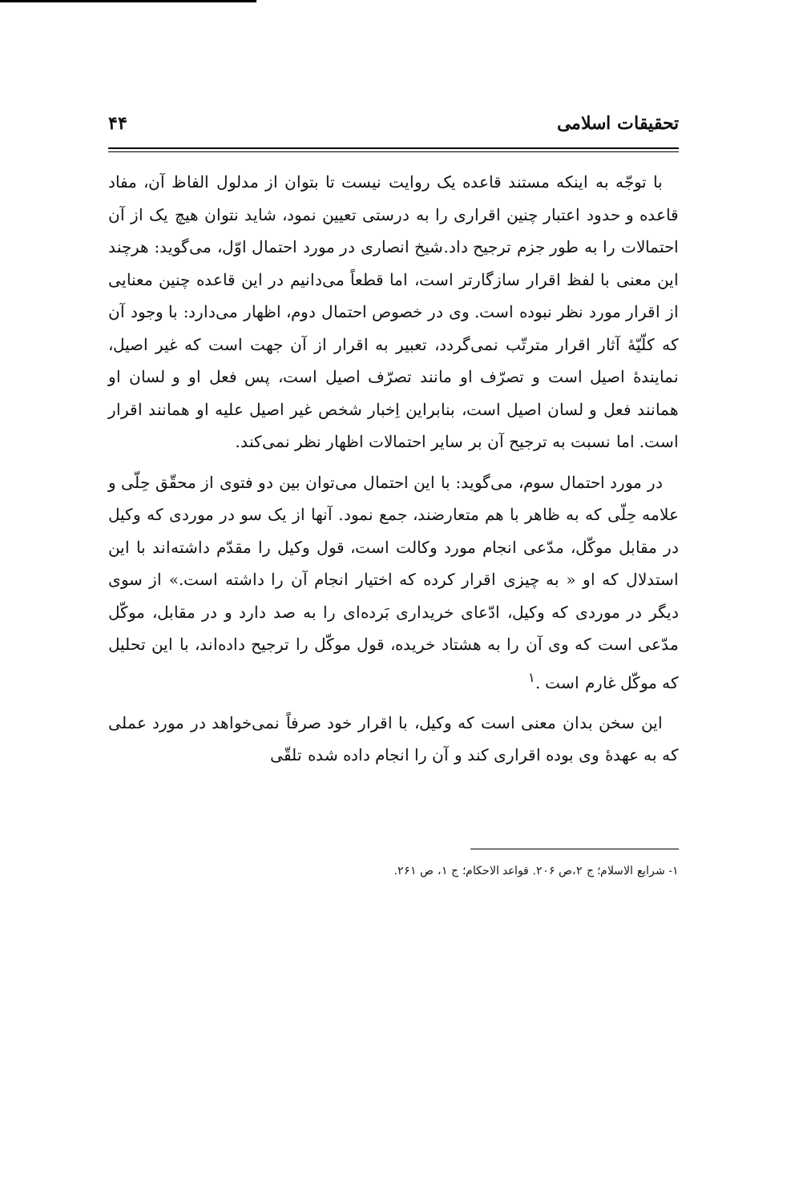تحقیقات اسلامی ۴۴
با توجّه به اینکه مستند قاعده یک روایت نیست تا بتوان از مدلول الفاظ آن، مفاد قاعده و حدود اعتبار چنین اقراری را به درستی تعیین نمود، شاید نتوان هیچ یک از آن احتمالات را به طور جزم ترجیح داد.شیخ انصاری در مورد احتمال اوّل، می‌گوید: هرچند این معنی با لفظ اقرار سازگارتر است، اما قطعاً می‌دانیم در این قاعده چنین معنایی از اقرار مورد نظر نبوده است. وی در خصوص احتمال دوم، اظهار می‌دارد: با وجود آن که کلّیّهٔ آثار اقرار مترتّب نمی‌گردد، تعبیر به اقرار از آن جهت است که غیر اصیل، نمایندهٔ اصیل است و تصرّف او مانند تصرّف اصیل است، پس فعل او و لسان او همانند فعل و لسان اصیل است، بنابراین اِخبار شخص غیر اصیل علیه او همانند اقرار است. اما نسبت به ترجیح آن بر سایر احتمالات اظهار نظر نمی‌کند.
در مورد احتمال سوم، می‌گوید: با این احتمال می‌توان بین دو فتوی از محقّق حِلّی و علامه حِلّی که به ظاهر با هم متعارضند، جمع نمود. آنها از یک سو در موردی که وکیل در مقابل موکّل، مدّعی انجام مورد وکالت است، قول وکیل را مقدّم داشته‌اند با این استدلال که او « به چیزی اقرار کرده که اختیار انجام آن را داشته است.» از سوی دیگر در موردی که وکیل، ادّعای خریداری بَرده‌ای را به صد دارد و در مقابل، موکّل مدّعی است که وی آن را به هشتاد خریده، قول موکّل را ترجیح داده‌اند، با این تحلیل که موکّل غارم است .<sup>۱</sup>
این سخن بدان معنی است که وکیل، با اقرار خود صرفاً نمی‌خواهد در مورد عملی که به عهدهٔ وی بوده اقراری کند و آن را انجام داده شده تلقّی
۱- شرایع الاسلام؛ ج ۲،ص ۲۰۶. قواعد الاحکام؛ ج ۱، ص ۲۶۱.